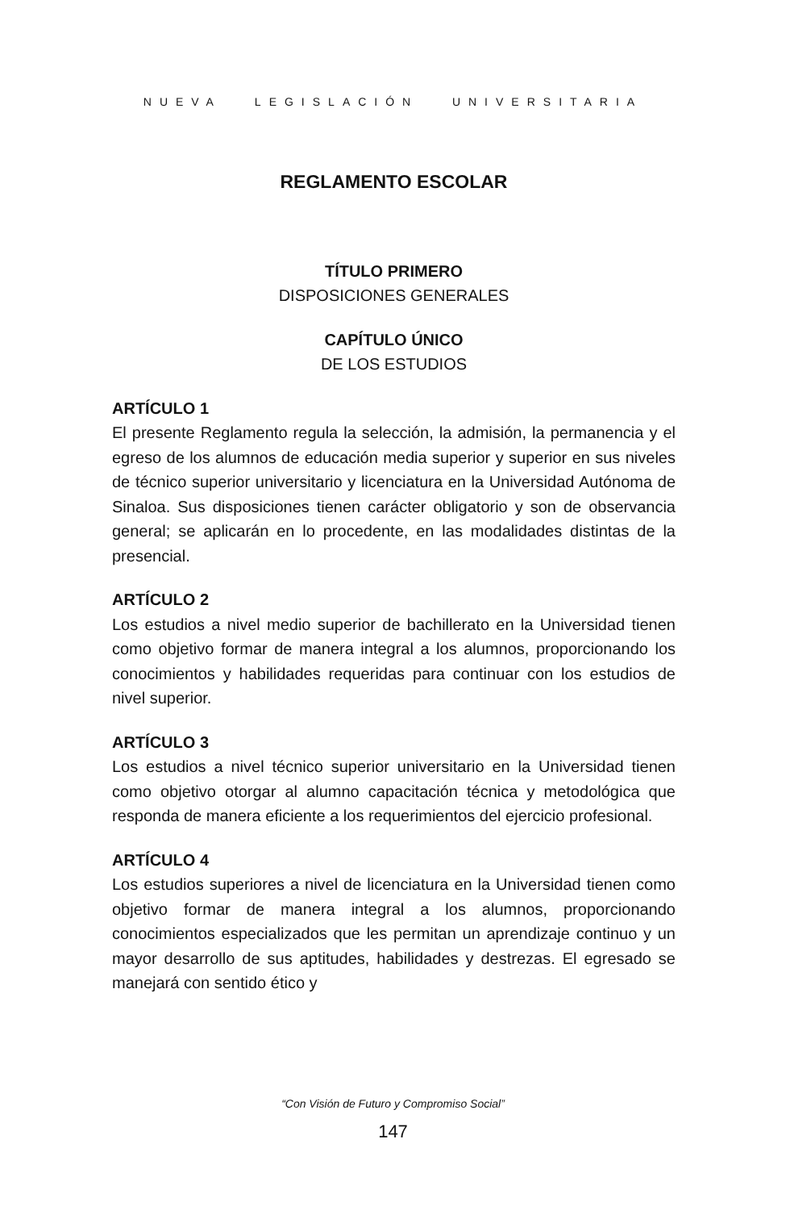NUEVA LEGISLACIÓN UNIVERSITARIA
REGLAMENTO ESCOLAR
TÍTULO PRIMERO
DISPOSICIONES GENERALES
CAPÍTULO ÚNICO
DE LOS ESTUDIOS
ARTÍCULO 1
El presente Reglamento regula la selección, la admisión, la permanencia y el egreso de los alumnos de educación media superior y superior en sus niveles de técnico superior universitario y licenciatura en la Universidad Autónoma de Sinaloa. Sus disposiciones tienen carácter obligatorio y son de observancia general; se aplicarán en lo procedente, en las modalidades distintas de la presencial.
ARTÍCULO 2
Los estudios a nivel medio superior de bachillerato en la Universidad tienen como objetivo formar de manera integral a los alumnos, proporcionando los conocimientos y habilidades requeridas para continuar con los estudios de nivel superior.
ARTÍCULO 3
Los estudios a nivel técnico superior universitario en la Universidad tienen como objetivo otorgar al alumno capacitación técnica y metodológica que responda de manera eficiente a los requerimientos del ejercicio profesional.
ARTÍCULO 4
Los estudios superiores a nivel de licenciatura en la Universidad tienen como objetivo formar de manera integral a los alumnos, proporcionando conocimientos especializados que les permitan un aprendizaje continuo y un mayor desarrollo de sus aptitudes, habilidades y destrezas. El egresado se manejará con sentido ético y
“Con Visión de Futuro y Compromiso Social”
147